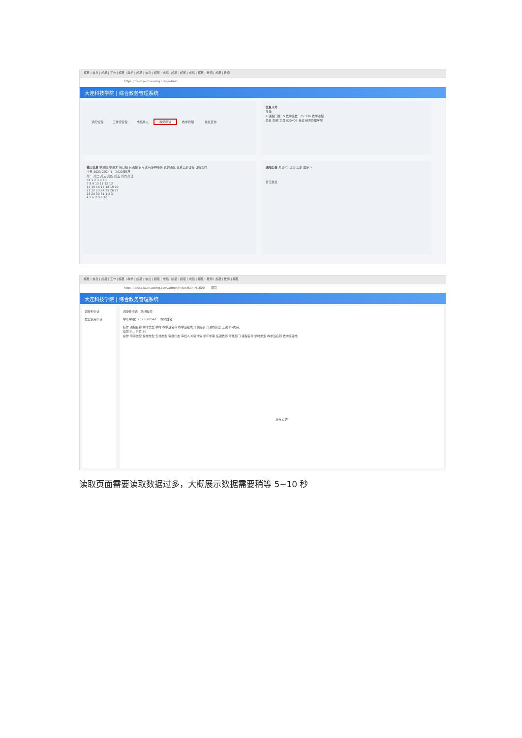超星 | 信息 | 超星 | 工作 | 超星 | 教学 | 超星 | 信息 | 超星 | 成绩 | 超星 | 超星 | 成绩 | 超星 | 教师 | 超星 | 教师
https://dlust.jw.chaoxing.com/admin
大连科技学院 | 综合教务管理系统
通知管理 工作流管理 成绩录入 教师申请 教学管理 信息查询
信息卡片
头像
4 课程门数 5 教学班数 0 / 136 教学进程
姓名 职称 工号 020402 单位 经济管理学院
校历信息 学期始 学期末 假日程 有课程 有考试 有多种事务 我的课表 查看全部日程 日程安排
今日 2023-2024-1 2023年8月
周一 周二 周三 周四 周五 周六 周日
31 1 2 3 4 5 6
7 8 9 10 11 12 13
14 15 16 17 18 19 20
21 22 23 24 25 26 27
28 29 30 31 1 2 3
4 5 6 7 8 9 10
通知公告 未读(0) 已读 全部 更多 >
暂无信息
超星 | 信息 | 超星 | 工作 | 超星 | 教学 | 超星 | 信息 | 超星 | 成绩 | 超星 | 超星 | 成绩 | 超星 | 教师 | 超星 | 教师 | 超星
https://dlust.jw.chaoxing.com/admin/indexMain/M1600 首页
大连科技学院 | 综合教务管理系统
调停补申请
教室借用申请
调停补申请 关闭操作
学年学期：2023-2024-1 教师姓名：
操作 课程名称 学时类型 学时 教学班名称 教学班组成 开课院系 开课教研室 上课时间地点
读取中... 共页 50
操作 申请类型 操作类型 安排类型 审批状态 审批人 冲突详情 学年学期 任课教师 所属部门 课程名称 学时类型 教学班名称 教学班组成
没有记录!
读取页面需要读取数据过多，大概展示数据需要稍等 5~10 秒